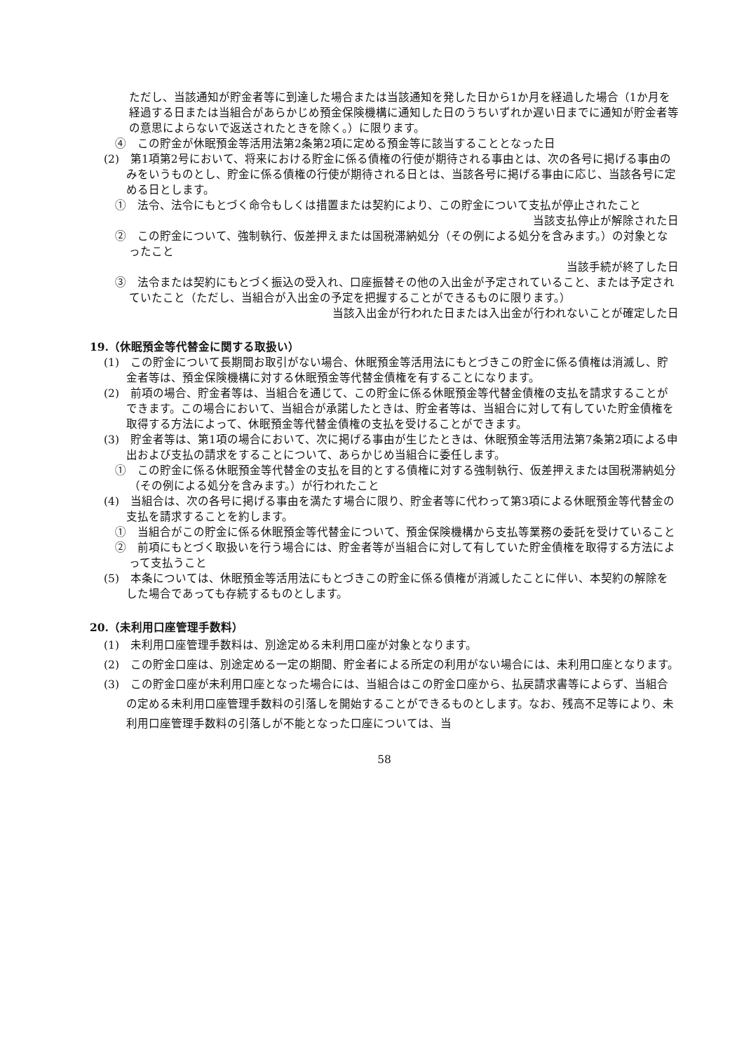ただし、当該通知が貯金者等に到達した場合または当該通知を発した日から1か月を経過した場合（1か月を経過する日または当組合があらかじめ預金保険機構に通知した日のうちいずれか遅い日までに通知が貯金者等の意思によらないで返送されたときを除く。）に限ります。
④　この貯金が休眠預金等活用法第2条第2項に定める預金等に該当することとなった日
(2)　第1項第2号において、将来における貯金に係る債権の行使が期待される事由とは、次の各号に掲げる事由のみをいうものとし、貯金に係る債権の行使が期待される日とは、当該各号に掲げる事由に応じ、当該各号に定める日とします。
①　法令、法令にもとづく命令もしくは措置または契約により、この貯金について支払が停止されたこと
当該支払停止が解除された日
②　この貯金について、強制執行、仮差押えまたは国税滞納処分（その例による処分を含みます。）の対象となったこと
当該手続が終了した日
③　法令または契約にもとづく振込の受入れ、口座振替その他の入出金が予定されていること、または予定されていたこと（ただし、当組合が入出金の予定を把握することができるものに限ります。）
当該入出金が行われた日または入出金が行われないことが確定した日
19.（休眠預金等代替金に関する取扱い）
(1)　この貯金について長期間お取引がない場合、休眠預金等活用法にもとづきこの貯金に係る債権は消滅し、貯金者等は、預金保険機構に対する休眠預金等代替金債権を有することになります。
(2)　前項の場合、貯金者等は、当組合を通じて、この貯金に係る休眠預金等代替金債権の支払を請求することができます。この場合において、当組合が承諾したときは、貯金者等は、当組合に対して有していた貯金債権を取得する方法によって、休眠預金等代替金債権の支払を受けることができます。
(3)　貯金者等は、第1項の場合において、次に掲げる事由が生じたときは、休眠預金等活用法第7条第2項による申出および支払の請求をすることについて、あらかじめ当組合に委任します。
①　この貯金に係る休眠預金等代替金の支払を目的とする債権に対する強制執行、仮差押えまたは国税滞納処分（その例による処分を含みます。）が行われたこと
(4)　当組合は、次の各号に掲げる事由を満たす場合に限り、貯金者等に代わって第3項による休眠預金等代替金の支払を請求することを約します。
①　当組合がこの貯金に係る休眠預金等代替金について、預金保険機構から支払等業務の委託を受けていること
②　前項にもとづく取扱いを行う場合には、貯金者等が当組合に対して有していた貯金債権を取得する方法によって支払うこと
(5)　本条については、休眠預金等活用法にもとづきこの貯金に係る債権が消滅したことに伴い、本契約の解除をした場合であっても存続するものとします。
20.（未利用口座管理手数料）
(1)　未利用口座管理手数料は、別途定める未利用口座が対象となります。
(2)　この貯金口座は、別途定める一定の期間、貯金者による所定の利用がない場合には、未利用口座となります。
(3)　この貯金口座が未利用口座となった場合には、当組合はこの貯金口座から、払戻請求書等によらず、当組合の定める未利用口座管理手数料の引落しを開始することができるものとします。なお、残高不足等により、未利用口座管理手数料の引落しが不能となった口座については、当
58